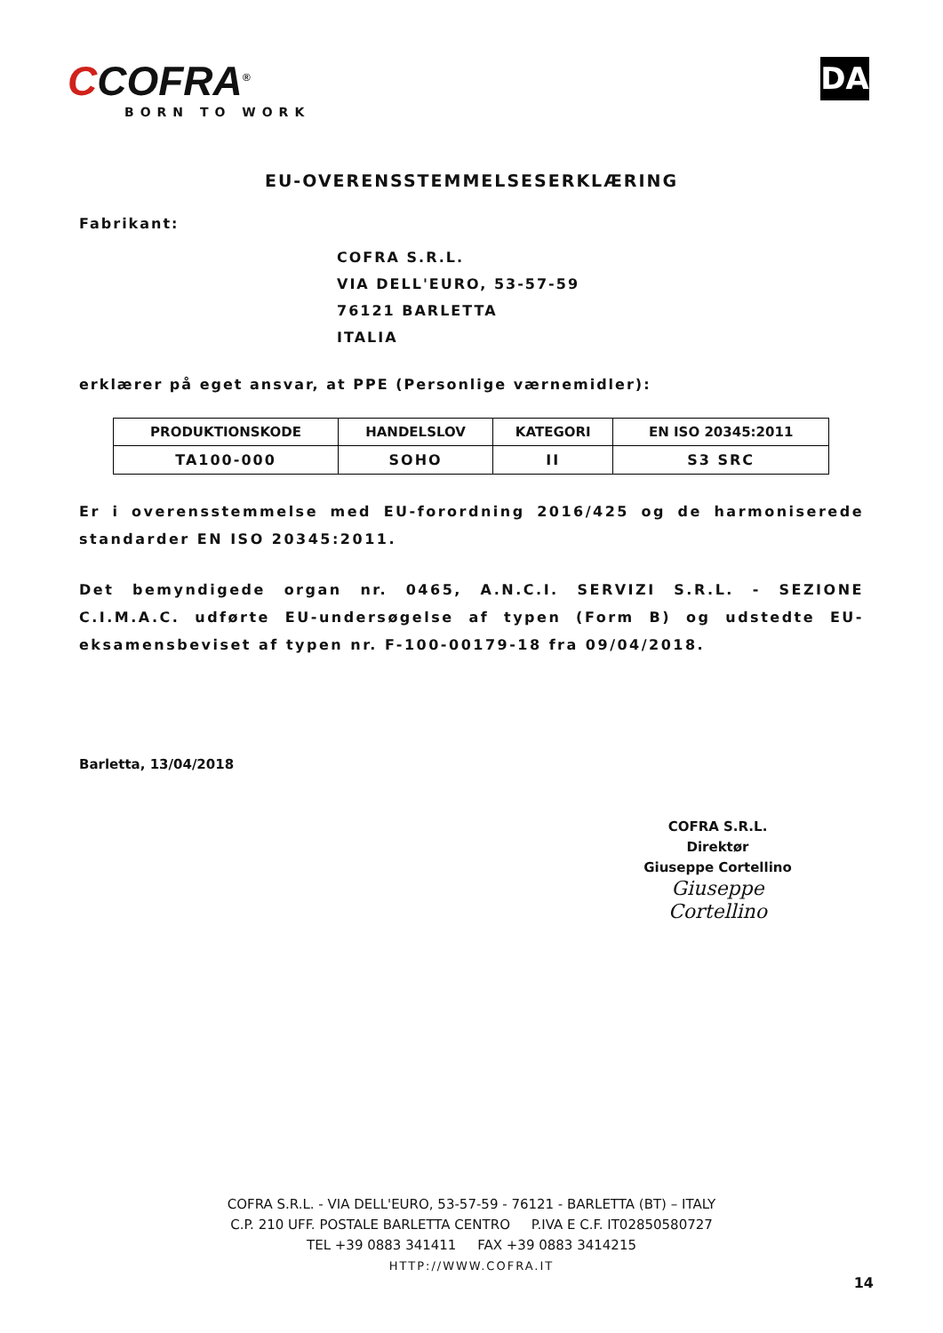CCOFRA<sup>®</sup>
BORN TO WORK
DA
EU-OVERENSSTEMMELSESERKLÆRING
Fabrikant:
COFRA S.R.L.
VIA DELL'EURO, 53-57-59
76121 BARLETTA
ITALIA
erklærer på eget ansvar, at PPE (Personlige værnemidler):
| PRODUKTIONSKODE | HANDELSLOV | KATEGORI | EN ISO 20345:2011 |
| --- | --- | --- | --- |
| TA100-000 | SOHO | II | S3 SRC |
Er i overensstemmelse med EU-forordning 2016/425 og de harmoniserede standarder EN ISO 20345:2011.
Det bemyndigede organ nr. 0465, A.N.C.I. SERVIZI S.R.L. - SEZIONE C.I.M.A.C. udførte EU-undersøgelse af typen (Form B) og udstedte EU-eksamensbeviset af typen nr. F-100-00179-18 fra 09/04/2018.
Barletta, 13/04/2018
COFRA S.R.L.
Direktør
Giuseppe Cortellino
Giuseppe Cortellino
COFRA S.R.L. - VIA DELL'EURO, 53-57-59 - 76121 - BARLETTA (BT) – ITALY
C.P. 210 UFF. POSTALE BARLETTA CENTRO P.IVA E C.F. IT02850580727
TEL +39 0883 341411 FAX +39 0883 3414215
HTTP://WWW.COFRA.IT
14